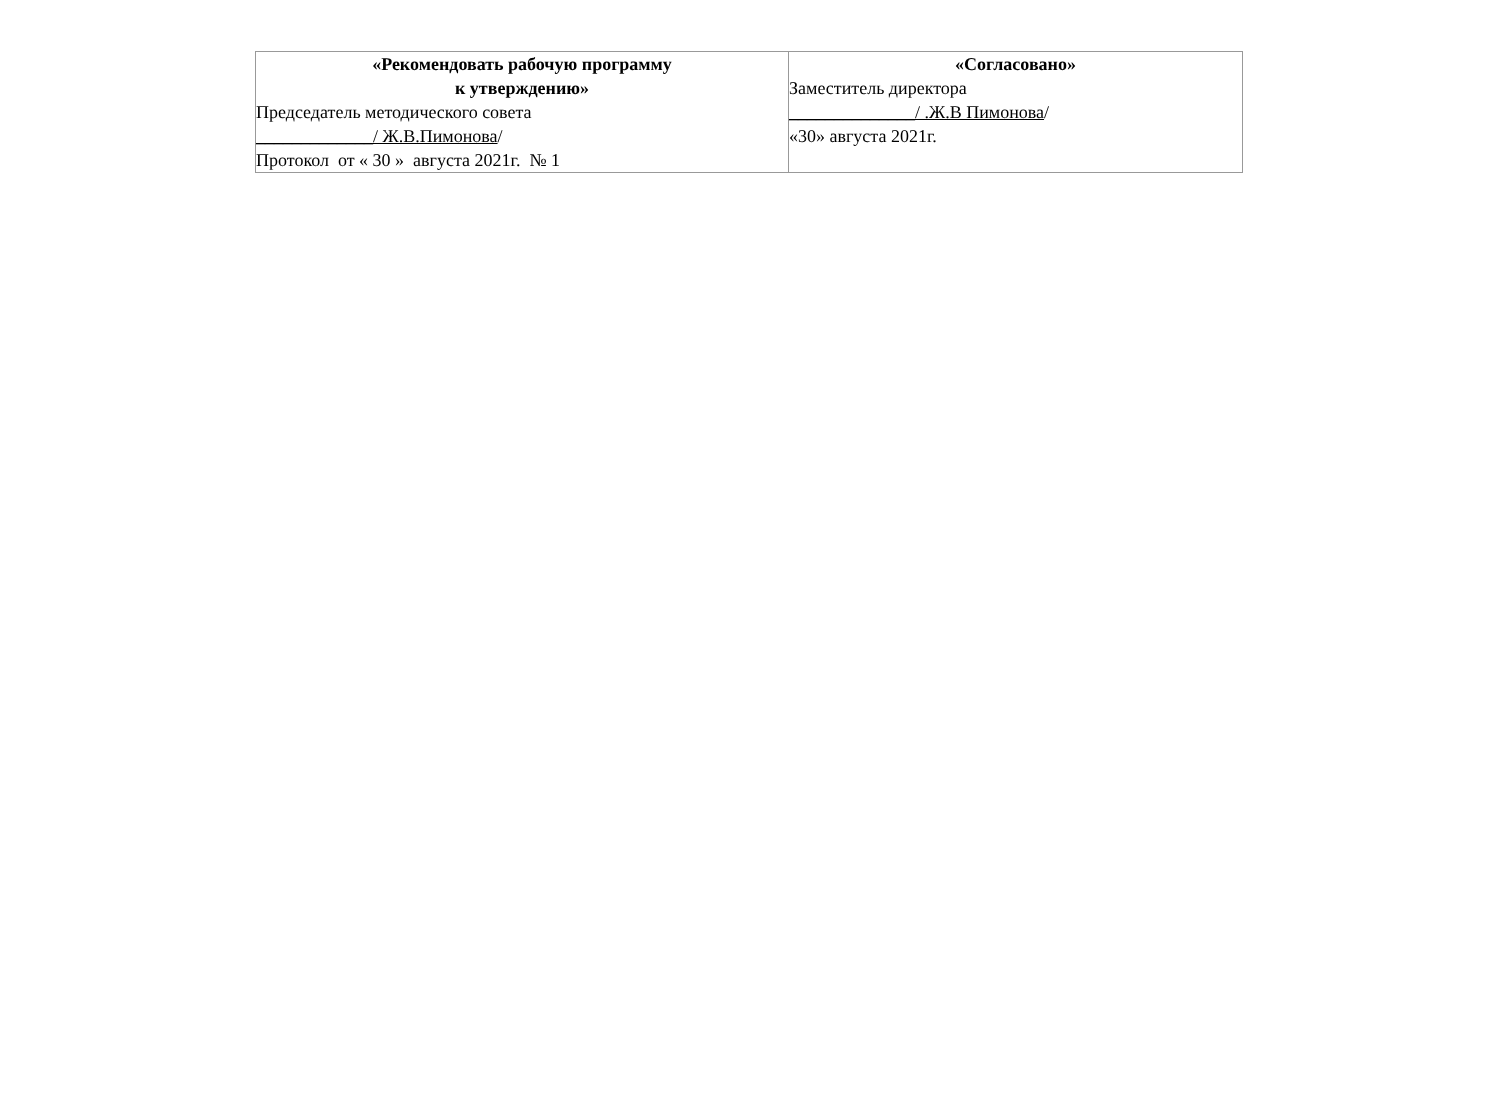| «Рекомендовать рабочую программу к утверждению» Председатель методического совета _____________/ Ж.В.Пимонова / Протокол от « 30 » августа 2021г. № 1 | «Согласовано» Заместитель директора ______________/ .Ж.В Пимонова / «30» августа 2021г. |